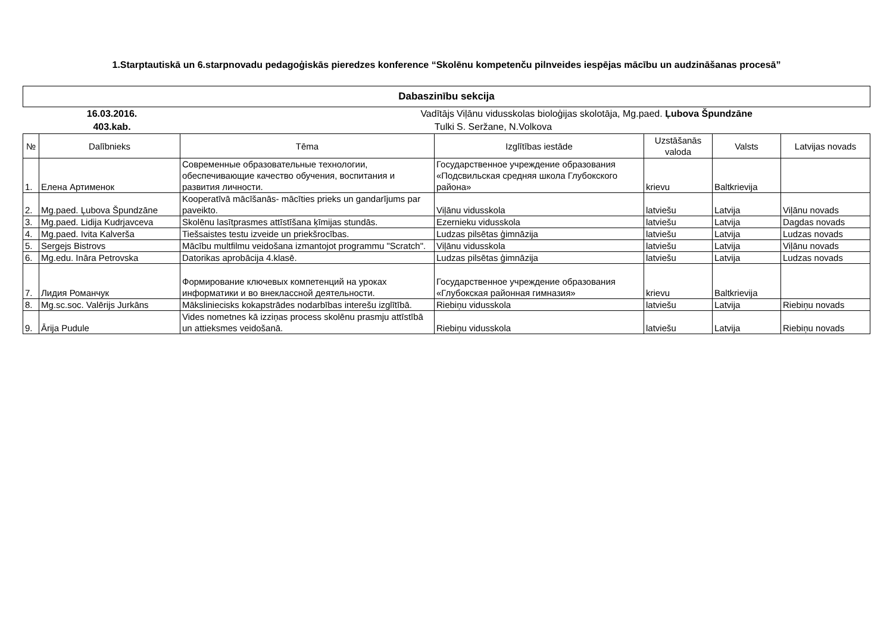1.Starptautiskā un 6.starpnovadu pedagoģiskās pieredzes konference “Skolēnu kompetenču pilnveides iespējas mācību un audzināšanas procesā”
Dabaszinību sekcija
16.03.2016. Vadītājs Viļānu vidusskolas bioloģijas skolotāja, Mg.paed. Ļubova Špundzāne
403.kab. Tulki S. Seržane, N.Volkova
| № | Dalībnieks | Tēma | Izglītības iestāde | Uzstāšanās valoda | Valsts | Latvijas novads |
| --- | --- | --- | --- | --- | --- | --- |
| 1. | Елена Артименок | Современные образовательные технологии, обеспечивающие качество обучения, воспитания и развития личности. | Государственное учреждение образования «Подсвильская средняя школа Глубокского района» | krievu | Baltkrievija | |
| 2. | Mg.paed. Ļubova Špundzāne | Kooperatīvā mācīšanās- mācīties prieks un gandarījums par paveikto. | Viļānu vidusskola | latviešu | Latvija | Viļānu novads |
| 3. | Mg.paed. Lidija Kudrjavceva | Skolēnu lasītprasmes attīstīšana ķīmijas stundās. | Ezernieku vidusskola | latviešu | Latvija | Dagdas novads |
| 4. | Mg.paed. Ivita Kalverša | Tiešsaistes testu izveide un priekšrocības. | Ludzas pilsētas ģimnāzija | latviešu | Latvija | Ludzas novads |
| 5. | Sergejs Bistrovs | Mācību multfilmu veidošana izmantojot programmu "Scratch". | Viļānu vidusskola | latviešu | Latvija | Viļānu novads |
| 6. | Mg.edu. Ināra Petrovska | Datorikas aprobācija 4.klasē. | Ludzas pilsētas ģimnāzija | latviešu | Latvija | Ludzas novads |
| 7. | Лидия Романчук | Формирование ключевых компетенций на уроках информатики и во внеклассной деятельности. | Государственное учреждение образования «Глубокская районная гимназия» | krievu | Baltkrievija | |
| 8. | Mg.sc.soc. Valērijs Jurkāns | Māksliniecisks kokapstrādes nodarbības interešu izglītībā. | Riebiņu vidusskola | latviešu | Latvija | Riebiņu novads |
| 9. | Ārija Pudule | Vides nometnes kā izziņas process skolēnu prasmju attīstībā un attieksmes veidošanā. | Riebiņu vidusskola | latviešu | Latvija | Riebiņu novads |